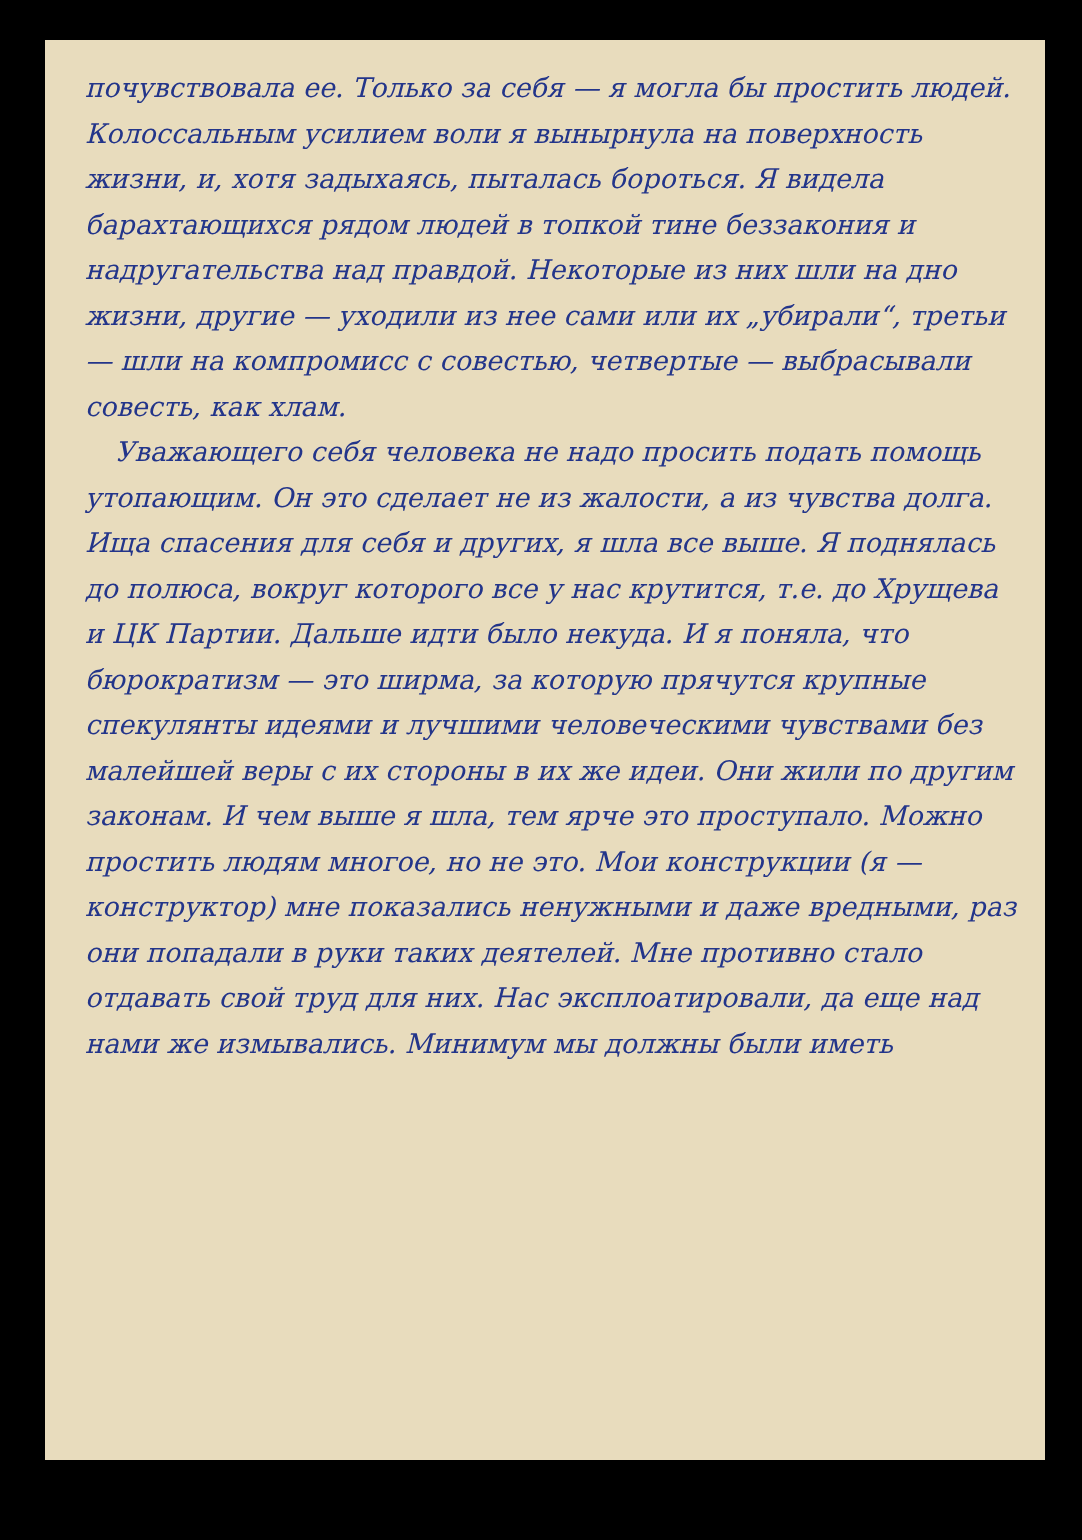почувствовала ее. Только за себя — я могла бы простить людей. Колоссальным усилием воли я вынырнула на поверхность жизни, и, хотя задыхаясь, пыталась бороться. Я видела барахтающихся рядом людей в топкой тине беззакония и надругательства над правдой. Некоторые из них шли на дно жизни, другие — уходили из нее сами или их „убирали“, третьи — шли на компромисс с совестью, четвертые — выбрасывали совесть, как хлам.
Уважающего себя человека не надо просить подать помощь утопающим. Он это сделает не из жалости, а из чувства долга. Ища спасения для себя и других, я шла все выше. Я поднялась до полюса, вокруг которого все у нас крутится, т.е. до Хрущева и ЦК Партии. Дальше идти было некуда. И я поняла, что бюрократизм — это ширма, за которую прячутся крупные спекулянты идеями и лучшими человеческими чувствами без малейшей веры с их стороны в их же идеи. Они жили по другим законам. И чем выше я шла, тем ярче это проступало. Можно простить людям многое, но не это. Мои конструкции (я — конструктор) мне показались ненужными и даже вредными, раз они попадали в руки таких деятелей. Мне противно стало отдавать свой труд для них. Нас эксплоатировали, да еще над нами же измывались. Минимум мы должны были иметь